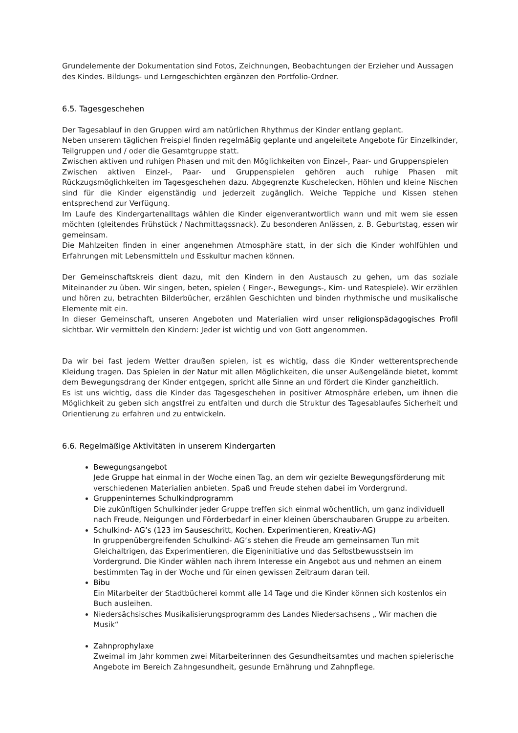Grundelemente der Dokumentation sind Fotos, Zeichnungen, Beobachtungen der Erzieher und Aussagen des Kindes. Bildungs- und Lerngeschichten ergänzen den Portfolio-Ordner.
6.5. Tagesgeschehen
Der Tagesablauf in den Gruppen wird am natürlichen Rhythmus der Kinder entlang geplant.
Neben unserem täglichen Freispiel finden regelmäßig geplante und angeleitete Angebote für Einzelkinder, Teilgruppen und / oder die Gesamtgruppe statt.
Zwischen aktiven und ruhigen Phasen und mit den Möglichkeiten von Einzel-, Paar- und Gruppenspielen
Zwischen aktiven Einzel-, Paar- und Gruppenspielen gehören auch ruhige Phasen mit Rückzugsmöglichkeiten im Tagesgeschehen dazu. Abgegrenzte Kuschelecken, Höhlen und kleine Nischen sind für die Kinder eigenständig und jederzeit zugänglich. Weiche Teppiche und Kissen stehen entsprechend zur Verfügung.
Im Laufe des Kindergartenalltags wählen die Kinder eigenverantwortlich wann und mit wem sie essen möchten (gleitendes Frühstück / Nachmittagssnack). Zu besonderen Anlässen, z. B. Geburtstag, essen wir gemeinsam.
Die Mahlzeiten finden in einer angenehmen Atmosphäre statt, in der sich die Kinder wohlfühlen und Erfahrungen mit Lebensmitteln und Esskultur machen können.
Der Gemeinschaftskreis dient dazu, mit den Kindern in den Austausch zu gehen, um das soziale Miteinander zu üben. Wir singen, beten, spielen ( Finger-, Bewegungs-, Kim- und Ratespiele). Wir erzählen und hören zu, betrachten Bilderbücher, erzählen Geschichten und binden rhythmische und musikalische Elemente mit ein.
In dieser Gemeinschaft, unseren Angeboten und Materialien wird unser religionspädagogisches Profil sichtbar. Wir vermitteln den Kindern: Jeder ist wichtig und von Gott angenommen.
Da wir bei fast jedem Wetter draußen spielen, ist es wichtig, dass die Kinder wetterentsprechende Kleidung tragen. Das Spielen in der Natur mit allen Möglichkeiten, die unser Außengelände bietet, kommt dem Bewegungsdrang der Kinder entgegen, spricht alle Sinne an und fördert die Kinder ganzheitlich.
Es ist uns wichtig, dass die Kinder das Tagesgeschehen in positiver Atmosphäre erleben, um ihnen die Möglichkeit zu geben sich angstfrei zu entfalten und durch die Struktur des Tagesablaufes Sicherheit und Orientierung zu erfahren und zu entwickeln.
6.6. Regelmäßige Aktivitäten in unserem Kindergarten
Bewegungsangebot
Jede Gruppe hat einmal in der Woche einen Tag, an dem wir gezielte Bewegungsförderung mit verschiedenen Materialien anbieten. Spaß und Freude stehen dabei im Vordergrund.
Gruppeninternes Schulkindprogramm
Die zukünftigen Schulkinder jeder Gruppe treffen sich einmal wöchentlich, um ganz individuell nach Freude, Neigungen und Förderbedarf in einer kleinen überschaubaren Gruppe zu arbeiten.
Schulkind- AG’s (123 im Sauseschritt, Kochen. Experimentieren, Kreativ-AG)
In gruppenübergreifenden Schulkind- AG’s stehen die Freude am gemeinsamen Tun mit Gleichaltrigen, das Experimentieren, die Eigeninitiative und das Selbstbewusstsein im Vordergrund. Die Kinder wählen nach ihrem Interesse ein Angebot aus und nehmen an einem bestimmten Tag in der Woche und für einen gewissen Zeitraum daran teil.
Bibu
Ein Mitarbeiter der Stadtbücherei kommt alle 14 Tage und die Kinder können sich kostenlos ein Buch ausleihen.
Niedersächsisches Musikalisierungsprogramm des Landes Niedersachsens „ Wir machen die Musik“
Zahnprophylaxe
Zweimal im Jahr kommen zwei Mitarbeiterinnen des Gesundheitsamtes und machen spielerische Angebote im Bereich Zahngesundheit, gesunde Ernährung und Zahnpflege.